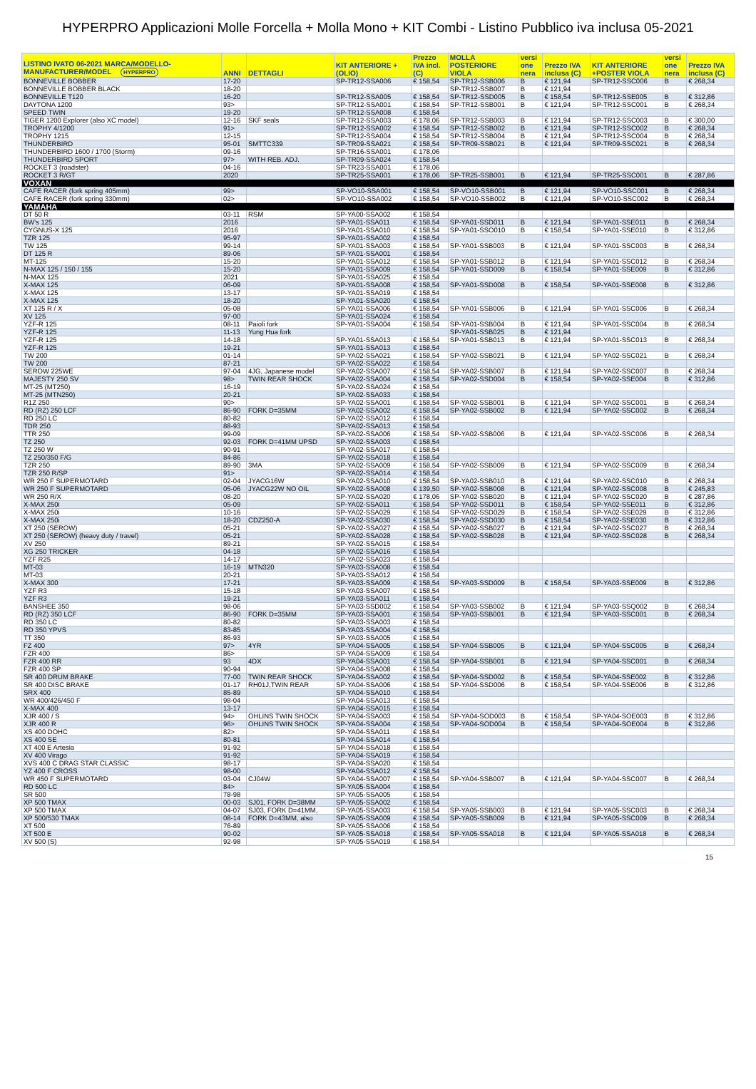HYPERPRO Applicazioni Molle Forcella + Molla Mono + KIT Combi - Listino Pubblico iva inclusa 05-2021
| LISTINO IVATO 06-2021 MARCA/MODELLO- MANUFACTURER/MODEL HYPERPRO | ANNI | DETTAGLI | KIT ANTERIORE + (OLIO) | Prezzo IVA incl. (C) | MOLLA POSTERIORE VIOLA | versi one nera | Prezzo IVA inclusa (C) | KIT ANTERIORE +POSTER VIOLA | versi one nera | Prezzo IVA inclusa (C) |
| --- | --- | --- | --- | --- | --- | --- | --- | --- | --- | --- |
| BONNEVILLE BOBBER | 17-20 | | SP-TR12-SSA006 | € 158,54 | SP-TR12-SSB006 | B | € 121,94 | SP-TR12-SSC006 | B | € 268,34 |
| BONNEVILLE BOBBER BLACK | 18-20 | | | | SP-TR12-SSB007 | B | € 121,94 | | | |
| BONNEVILLE T120 | 16-20 | | SP-TR12-SSA005 | € 158,54 | SP-TR12-SSD005 | B | € 158,54 | SP-TR12-SSE005 | B | € 312,86 |
| DAYTONA 1200 | 93> | | SP-TR12-SSA001 | € 158,54 | SP-TR12-SSB001 | B | € 121,94 | SP-TR12-SSC001 | B | € 268,34 |
| SPEED TWIN | 19-20 | | SP-TR12-SSA008 | € 158,54 | | | | | | |
| TIGER 1200 Explorer (also XC model) | 12-16 | SKF seals | SP-TR12-SSA003 | € 178,06 | SP-TR12-SSB003 | B | € 121,94 | SP-TR12-SSC003 | B | € 300,00 |
| TROPHY 4/1200 | 91> | | SP-TR12-SSA002 | € 158,54 | SP-TR12-SSB002 | B | € 121,94 | SP-TR12-SSC002 | B | € 268,34 |
| TROPHY 1215 | 12-15 | | SP-TR12-SSA004 | € 158,54 | SP-TR12-SSB004 | B | € 121,94 | SP-TR12-SSC004 | B | € 268,34 |
| THUNDERBIRD | 95-01 | SMTTC339 | SP-TR09-SSA021 | € 158,54 | SP-TR09-SSB021 | B | € 121,94 | SP-TR09-SSC021 | B | € 268,34 |
| THUNDERBIRD 1600 / 1700 (Storm) | 09-16 | | SP-TR16-SSA001 | € 178,06 | | | | | | |
| THUNDERBIRD SPORT | 97> | WITH REB. ADJ. | SP-TR09-SSA024 | € 158,54 | | | | | | |
| ROCKET 3 (roadster) | 04-16 | | SP-TR23-SSA001 | € 178,06 | | | | | | |
| ROCKET 3 R/GT | 2020 | | SP-TR25-SSA001 | € 178,06 | SP-TR25-SSB001 | B | € 121,94 | SP-TR25-SSC001 | B | € 287,86 |
| VOXAN | | | | | | | | | | |
| CAFE RACER (fork spring 405mm) | 99> | | SP-VO10-SSA001 | € 158,54 | SP-VO10-SSB001 | B | € 121,94 | SP-VO10-SSC001 | B | € 268,34 |
| CAFE RACER (fork spring 330mm) | 02> | | SP-VO10-SSA002 | € 158,54 | SP-VO10-SSB002 | B | € 121,94 | SP-VO10-SSC002 | B | € 268,34 |
| YAMAHA | | | | | | | | | | |
| DT 50 R | 03-11 | RSM | SP-YA00-SSA002 | € 158,54 | | | | | | |
| BW's 125 | 2016 | | SP-YA01-SSA011 | € 158,54 | SP-YA01-SSD011 | B | € 121,94 | SP-YA01-SSE011 | B | € 268,34 |
| CYGNUS-X 125 | 2016 | | SP-YA01-SSA010 | € 158,54 | SP-YA01-SSO010 | B | € 158,54 | SP-YA01-SSE010 | B | € 312,86 |
| TZR 125 | 95-97 | | SP-YA01-SSA002 | € 158,54 | | | | | | |
| TW 125 | 99-14 | | SP-YA01-SSA003 | € 158,54 | SP-YA01-SSB003 | B | € 121,94 | SP-YA01-SSC003 | B | € 268,34 |
| DT 125 R | 89-06 | | SP-YA01-SSA001 | € 158,54 | | | | | | |
| MT-125 | 15-20 | | SP-YA01-SSA012 | € 158,54 | SP-YA01-SSB012 | B | € 121,94 | SP-YA01-SSC012 | B | € 268,34 |
| N-MAX 125 / 150 / 155 | 15-20 | | SP-YA01-SSA009 | € 158,54 | SP-YA01-SSD009 | B | € 158,54 | SP-YA01-SSE009 | B | € 312,86 |
| N-MAX 125 | 2021 | | SP-YA01-SSA025 | € 158,54 | | | | | | |
| X-MAX 125 | 06-09 | | SP-YA01-SSA008 | € 158,54 | SP-YA01-SSD008 | B | € 158,54 | SP-YA01-SSE008 | B | € 312,86 |
| X-MAX 125 | 13-17 | | SP-YA01-SSA019 | € 158,54 | | | | | | |
| X-MAX 125 | 18-20 | | SP-YA01-SSA020 | € 158,54 | | | | | | |
| XT 125 R / X | 05-08 | | SP-YA01-SSA006 | € 158,54 | SP-YA01-SSB006 | B | € 121,94 | SP-YA01-SSC006 | B | € 268,34 |
| XV 125 | 97-00 | | SP-YA01-SSA024 | € 158,54 | | | | | | |
| YZF-R 125 | 08-11 | Paioli fork | SP-YA01-SSA004 | € 158,54 | SP-YA01-SSB004 | B | € 121,94 | SP-YA01-SSC004 | B | € 268,34 |
| YZF-R 125 | 11-13 | Yung Hua fork | | | SP-YA01-SSB025 | B | € 121,94 | | | |
| YZF-R 125 | 14-18 | | SP-YA01-SSA013 | € 158,54 | SP-YA01-SSB013 | B | € 121,94 | SP-YA01-SSC013 | B | € 268,34 |
| YZF-R 125 | 19-21 | | SP-YA01-SSA013 | € 158,54 | | | | | | |
| TW 200 | 01-14 | | SP-YA02-SSA021 | € 158,54 | SP-YA02-SSB021 | B | € 121,94 | SP-YA02-SSC021 | B | € 268,34 |
| TW 200 | 87-21 | | SP-YA02-SSA022 | € 158,54 | | | | | | |
| SEROW 225WE | 97-04 | 4JG, Japanese model | SP-YA02-SSA007 | € 158,54 | SP-YA02-SSB007 | B | € 121,94 | SP-YA02-SSC007 | B | € 268,34 |
| MAJESTY 250 SV | 98> | TWIN REAR SHOCK | SP-YA02-SSA004 | € 158,54 | SP-YA02-SSD004 | B | € 158,54 | SP-YA02-SSE004 | B | € 312,86 |
| MT-25 (MT250) | 16-19 | | SP-YA02-SSA024 | € 158,54 | | | | | | |
| MT-25 (MTN250) | 20-21 | | SP-YA02-SSA033 | € 158,54 | | | | | | |
| R1Z 250 | 90> | | SP-YA02-SSA001 | € 158,54 | SP-YA02-SSB001 | B | € 121,94 | SP-YA02-SSC001 | B | € 268,34 |
| RD (RZ) 250 LCF | 86-90 | FORK D=35MM | SP-YA02-SSA002 | € 158,54 | SP-YA02-SSB002 | B | € 121,94 | SP-YA02-SSC002 | B | € 268,34 |
| RD 250 LC | 80-82 | | SP-YA02-SSA012 | € 158,54 | | | | | | |
| TDR 250 | 88-93 | | SP-YA02-SSA013 | € 158,54 | | | | | | |
| TTR 250 | 99-09 | | SP-YA02-SSA006 | € 158,54 | SP-YA02-SSB006 | B | € 121,94 | SP-YA02-SSC006 | B | € 268,34 |
| TZ 250 | 92-03 | FORK D=41MM UPSD | SP-YA02-SSA003 | € 158,54 | | | | | | |
| TZ 250 W | 90-91 | | SP-YA02-SSA017 | € 158,54 | | | | | | |
| TZ 250/350 F/G | 84-86 | | SP-YA02-SSA018 | € 158,54 | | | | | | |
| TZR 250 | 89-90 | 3MA | SP-YA02-SSA009 | € 158,54 | SP-YA02-SSB009 | B | € 121,94 | SP-YA02-SSC009 | B | € 268,34 |
| TZR 250 R/SP | 91> | | SP-YA02-SSA014 | € 158,54 | | | | | | |
| WR 250 F SUPERMOTARD | 02-04 | JYACG16W | SP-YA02-SSA010 | € 158,54 | SP-YA02-SSB010 | B | € 121,94 | SP-YA02-SSC010 | B | € 268,34 |
| WR 250 F SUPERMOTARD | 05-06 | JYACG22W NO OIL | SP-YA02-SSA008 | € 139,50 | SP-YA02-SSB008 | B | € 121,94 | SP-YA02-SSC008 | B | € 245,83 |
| WR 250 R/X | 08-20 | | SP-YA02-SSA020 | € 178,06 | SP-YA02-SSB020 | B | € 121,94 | SP-YA02-SSC020 | B | € 287,86 |
| X-MAX 250i | 05-09 | | SP-YA02-SSA011 | € 158,54 | SP-YA02-SSD011 | B | € 158,54 | SP-YA02-SSE011 | B | € 312,86 |
| X-MAX 250i | 10-16 | | SP-YA02-SSA029 | € 158,54 | SP-YA02-SSD029 | B | € 158,54 | SP-YA02-SSE029 | B | € 312,86 |
| X-MAX 250i | 18-20 | CDZ250-A | SP-YA02-SSA030 | € 158,54 | SP-YA02-SSD030 | B | € 158,54 | SP-YA02-SSE030 | B | € 312,86 |
| XT 250 (SEROW) | 05-21 | | SP-YA02-SSA027 | € 158,54 | SP-YA02-SSB027 | B | € 121,94 | SP-YA02-SSC027 | B | € 268,34 |
| XT 250 (SEROW) (heavy duty / travel) | 05-21 | | SP-YA02-SSA028 | € 158,54 | SP-YA02-SSB028 | B | € 121,94 | SP-YA02-SSC028 | B | € 268,34 |
| XV 250 | 89-21 | | SP-YA02-SSA015 | € 158,54 | | | | | | |
| XG 250 TRICKER | 04-18 | | SP-YA02-SSA016 | € 158,54 | | | | | | |
| YZF R25 | 14-17 | | SP-YA02-SSA023 | € 158,54 | | | | | | |
| MT-03 | 16-19 | MTN320 | SP-YA03-SSA008 | € 158,54 | | | | | | |
| MT-03 | 20-21 | | SP-YA03-SSA012 | € 158,54 | | | | | | |
| X-MAX 300 | 17-21 | | SP-YA03-SSA009 | € 158,54 | SP-YA03-SSD009 | B | € 158,54 | SP-YA03-SSE009 | B | € 312,86 |
| YZF R3 | 15-18 | | SP-YA03-SSA007 | € 158,54 | | | | | | |
| YZF R3 | 19-21 | | SP-YA03-SSA011 | € 158,54 | | | | | | |
| BANSHEE 350 | 98-06 | | SP-YA03-SSD002 | € 158,54 | SP-YA03-SSB002 | B | € 121,94 | SP-YA03-SSQ002 | B | € 268,34 |
| RD (RZ) 350 LCF | 86-90 | FORK D=35MM | SP-YA03-SSA001 | € 158,54 | SP-YA03-SSB001 | B | € 121,94 | SP-YA03-SSC001 | B | € 268,34 |
| RD 350 LC | 80-82 | | SP-YA03-SSA003 | € 158,54 | | | | | | |
| RD 350 YPVS | 83-85 | | SP-YA03-SSA004 | € 158,54 | | | | | | |
| TT 350 | 86-93 | | SP-YA03-SSA005 | € 158,54 | | | | | | |
| FZ 400 | 97> | 4YR | SP-YA04-SSA005 | € 158,54 | SP-YA04-SSB005 | B | € 121,94 | SP-YA04-SSC005 | B | € 268,34 |
| FZR 400 | 86> | | SP-YA04-SSA009 | € 158,54 | | | | | | |
| FZR 400 RR | 93 | 4DX | SP-YA04-SSA001 | € 158,54 | SP-YA04-SSB001 | B | € 121,94 | SP-YA04-SSC001 | B | € 268,34 |
| FZR 400 SP | 90-94 | | SP-YA04-SSA008 | € 158,54 | | | | | | |
| SR 400 DRUM BRAKE | 77-00 | TWIN REAR SHOCK | SP-YA04-SSA002 | € 158,54 | SP-YA04-SSD002 | B | € 158,54 | SP-YA04-SSE002 | B | € 312,86 |
| SR 400 DISC BRAKE | 01-17 | RH01J,TWIN REAR | SP-YA04-SSA006 | € 158,54 | SP-YA04-SSD006 | B | € 158,54 | SP-YA04-SSE006 | B | € 312,86 |
| SRX 400 | 85-89 | | SP-YA04-SSA010 | € 158,54 | | | | | | |
| WR 400/426/450 F | 98-04 | | SP-YA04-SSA013 | € 158,54 | | | | | | |
| X-MAX 400 | 13-17 | | SP-YA04-SSA015 | € 158,54 | | | | | | |
| XJR 400 / S | 94> | OHLINS TWIN SHOCK | SP-YA04-SSA003 | € 158,54 | SP-YA04-SOD003 | B | € 158,54 | SP-YA04-SOE003 | B | € 312,86 |
| XJR 400 R | 96> | OHLINS TWIN SHOCK | SP-YA04-SSA004 | € 158,54 | SP-YA04-SOD004 | B | € 158,54 | SP-YA04-SOE004 | B | € 312,86 |
| XS 400 DOHC | 82> | | SP-YA04-SSA011 | € 158,54 | | | | | | |
| XS 400 SE | 80-81 | | SP-YA04-SSA014 | € 158,54 | | | | | | |
| XT 400 E Artesia | 91-92 | | SP-YA04-SSA018 | € 158,54 | | | | | | |
| XV 400 Virago | 91-92 | | SP-YA04-SSA019 | € 158,54 | | | | | | |
| XVS 400 C DRAG STAR CLASSIC | 98-17 | | SP-YA04-SSA020 | € 158,54 | | | | | | |
| YZ 400 F CROSS | 98-00 | | SP-YA04-SSA012 | € 158,54 | | | | | | |
| WR 450 F SUPERMOTARD | 03-04 | CJ04W | SP-YA04-SSA007 | € 158,54 | SP-YA04-SSB007 | B | € 121,94 | SP-YA04-SSC007 | B | € 268,34 |
| RD 500 LC | 84> | | SP-YA05-SSA004 | € 158,54 | | | | | | |
| SR 500 | 78-98 | | SP-YA05-SSA005 | € 158,54 | | | | | | |
| XP 500 TMAX | 00-03 | SJ01, FORK D=38MM | SP-YA05-SSA002 | € 158,54 | | | | | | |
| XP 500 TMAX | 04-07 | SJ03, FORK D=41MM, | SP-YA05-SSA003 | € 158,54 | SP-YA05-SSB003 | B | € 121,94 | SP-YA05-SSC003 | B | € 268,34 |
| XP 500/530 TMAX | 08-14 | FORK D=43MM, also | SP-YA05-SSA009 | € 158,54 | SP-YA05-SSB009 | B | € 121,94 | SP-YA05-SSC009 | B | € 268,34 |
| XT 500 | 76-89 | | SP-YA05-SSA006 | € 158,54 | | | | | | |
| XT 500 E | 90-02 | | SP-YA05-SSA018 | € 158,54 | SP-YA05-SSA018 | B | € 121,94 | SP-YA05-SSA018 | B | € 268,34 |
| XV 500 (S) | 92-98 | | SP-YA05-SSA019 | € 158,54 | | | | | | |
15